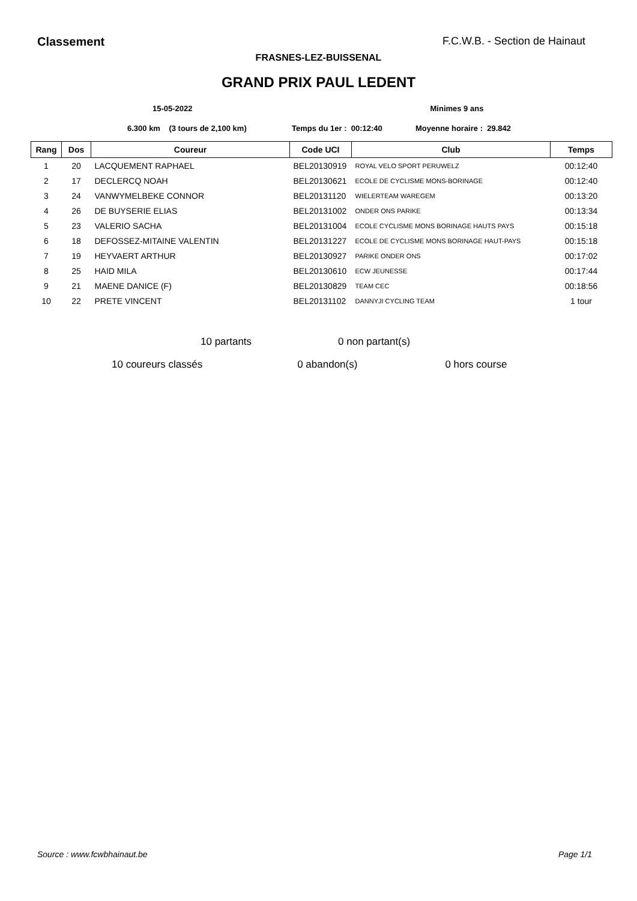Classement F.C.W.B. - Section de Hainaut
FRASNES-LEZ-BUISSENAL
GRAND PRIX PAUL LEDENT
15-05-2022 Minimes 9 ans
6.300 km (3 tours de 2,100 km) Temps du 1er : 00:12:40 Moyenne horaire : 29.842
| Rang | Dos | Coureur | Code UCI | Club | Temps |
| --- | --- | --- | --- | --- | --- |
| 1 | 20 | LACQUEMENT RAPHAEL | BEL20130919 | ROYAL VELO SPORT PERUWELZ | 00:12:40 |
| 2 | 17 | DECLERCQ NOAH | BEL20130621 | ECOLE DE CYCLISME MONS-BORINAGE | 00:12:40 |
| 3 | 24 | VANWYMELBEKE CONNOR | BEL20131120 | WIELERTEAM WAREGEM | 00:13:20 |
| 4 | 26 | DE BUYSERIE ELIAS | BEL20131002 | ONDER ONS PARIKE | 00:13:34 |
| 5 | 23 | VALERIO SACHA | BEL20131004 | ECOLE CYCLISME MONS BORINAGE HAUTS PAYS | 00:15:18 |
| 6 | 18 | DEFOSSEZ-MITAINE VALENTIN | BEL20131227 | ECOLE DE CYCLISME MONS BORINAGE HAUT-PAYS | 00:15:18 |
| 7 | 19 | HEYVAERT ARTHUR | BEL20130927 | PARIKE ONDER ONS | 00:17:02 |
| 8 | 25 | HAID MILA | BEL20130610 | ECW JEUNESSE | 00:17:44 |
| 9 | 21 | MAENE DANICE (F) | BEL20130829 | TEAM CEC | 00:18:56 |
| 10 | 22 | PRETE VINCENT | BEL20131102 | DANNYJI CYCLING TEAM | 1 tour |
10 partants 0 non partant(s)
10 coureurs classés 0 abandon(s) 0 hors course
Source : www.fcwbhainaut.be Page 1/1